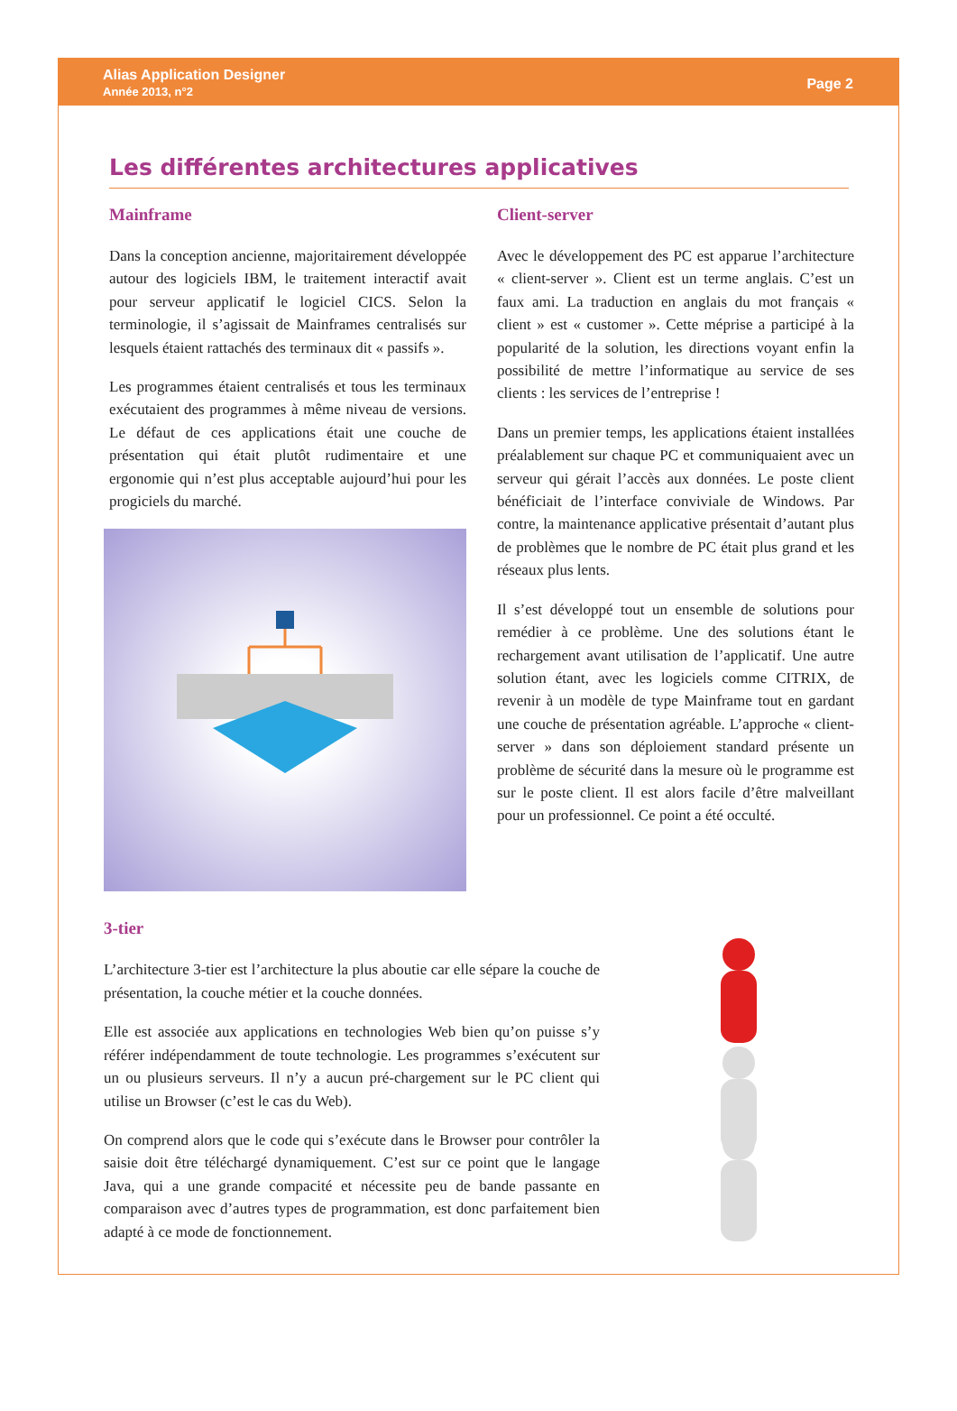Alias Application Designer
Année 2013, n°2
Page 2
Les différentes architectures applicatives
Mainframe
Dans la conception ancienne, majoritairement développée autour des logiciels IBM, le traitement interactif avait pour serveur applicatif le logiciel CICS. Selon la terminologie, il s’agissait de Mainframes centralisés sur lesquels étaient rattachés des terminaux dit « passifs ».
Les programmes étaient centralisés et tous les terminaux exécutaient des programmes à même niveau de versions. Le défaut de ces applications était une couche de présentation qui était plutôt rudimentaire et une ergonomie qui n’est plus acceptable aujourd’hui pour les progiciels du marché.
Client-server
Avec le développement des PC est apparue l’architecture « client-server ». Client est un terme anglais. C’est un faux ami. La traduction en anglais du mot français « client » est « customer ». Cette méprise a participé à la popularité de la solution, les directions voyant enfin la possibilité de mettre l’informatique au service de ses clients : les services de l’entreprise !
Dans un premier temps, les applications étaient installées préalablement sur chaque PC et communiquaient avec un serveur qui gérait l’accès aux données. Le poste client bénéficiait de l’interface conviviale de Windows. Par contre, la maintenance applicative présentait d’autant plus de problèmes que le nombre de PC était plus grand et les réseaux plus lents.
Il s’est développé tout un ensemble de solutions pour remédier à ce problème. Une des solutions étant le rechargement avant utilisation de l’applicatif. Une autre solution étant, avec les logiciels comme CITRIX, de revenir à un modèle de type Mainframe tout en gardant une couche de présentation agréable. L’approche « client-server » dans son déploiement standard présente un problème de sécurité dans la mesure où le programme est sur le poste client. Il est alors facile d’être malveillant pour un professionnel. Ce point a été occulté.
3-tier
L’architecture 3-tier est l’architecture la plus aboutie car elle sépare la couche de présentation, la couche métier et la couche données.
Elle est associée aux applications en technologies Web bien qu’on puisse s’y référer indépendamment de toute technologie. Les programmes s’exécutent sur un ou plusieurs serveurs. Il n’y a aucun pré-chargement sur le PC client qui utilise un Browser (c’est le cas du Web).
On comprend alors que le code qui s’exécute dans le Browser pour contrôler la saisie doit être téléchargé dynamiquement. C’est sur ce point que le langage Java, qui a une grande compacité et nécessite peu de bande passante en comparaison avec d’autres types de programmation, est donc parfaitement bien adapté à ce mode de fonctionnement.